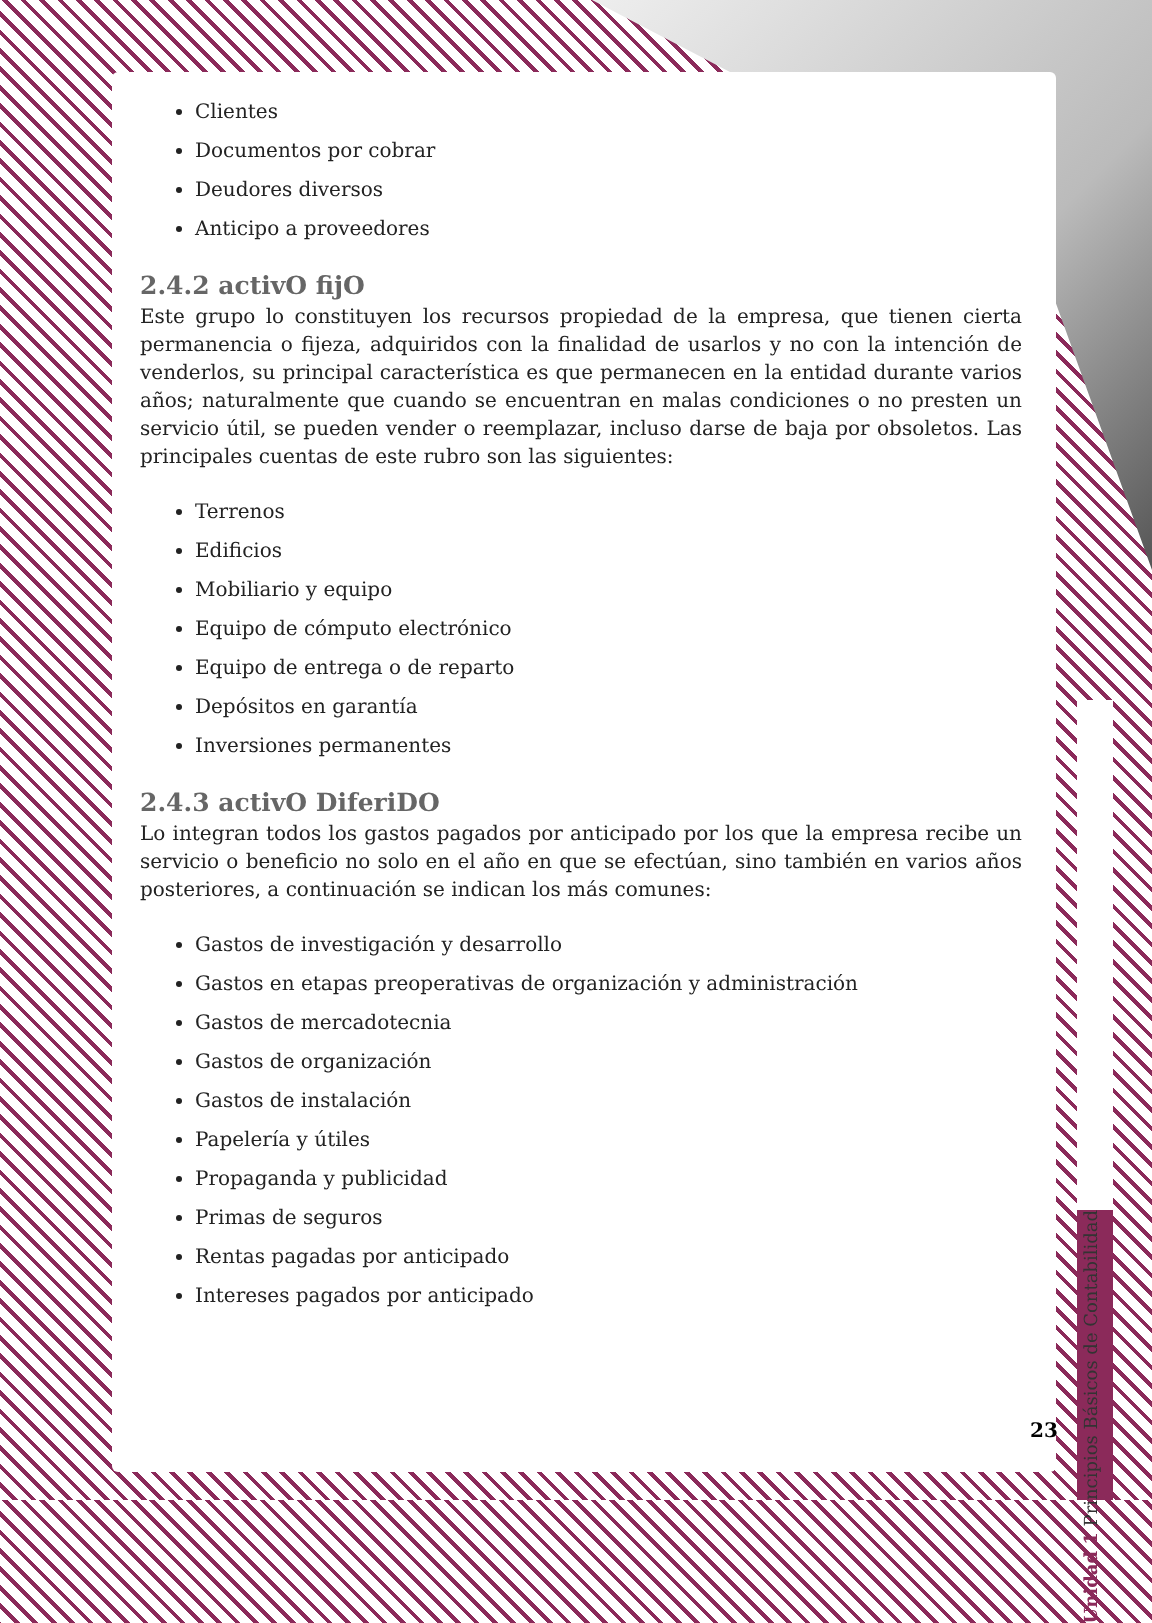Clientes
Documentos por cobrar
Deudores diversos
Anticipo a proveedores
2.4.2 activO fijO
Este grupo lo constituyen los recursos propiedad de la empresa, que tienen cierta permanencia o fijeza, adquiridos con la finalidad de usarlos y no con la intención de venderlos, su principal característica es que permanecen en la entidad durante varios años; naturalmente que cuando se encuentran en malas condiciones o no presten un servicio útil, se pueden vender o reemplazar, incluso darse de baja por obsoletos. Las principales cuentas de este rubro son las siguientes:
Terrenos
Edificios
Mobiliario y equipo
Equipo de cómputo electrónico
Equipo de entrega o de reparto
Depósitos en garantía
Inversiones permanentes
2.4.3 activO DiferiDO
Lo integran todos los gastos pagados por anticipado por los que la empresa recibe un servicio o beneficio no solo en el año en que se efectúan, sino también en varios años posteriores, a continuación se indican los más comunes:
Gastos de investigación y desarrollo
Gastos en etapas preoperativas de organización y administración
Gastos de mercadotecnia
Gastos de organización
Gastos de instalación
Papelería y útiles
Propaganda y publicidad
Primas de seguros
Rentas pagadas por anticipado
Intereses pagados por anticipado
Unidad 1 Principios Básicos de Contabilidad
23